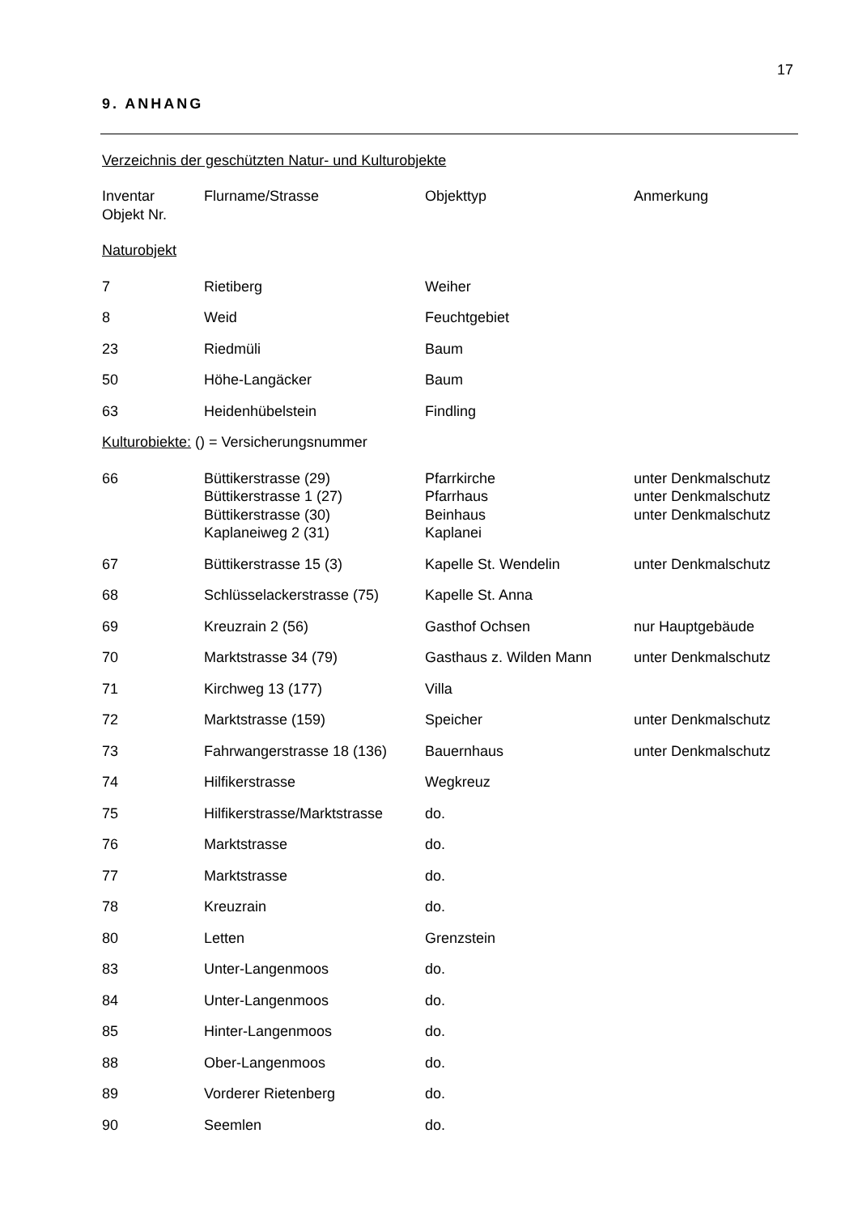17
9. ANHANG
Verzeichnis der geschützten Natur- und Kulturobjekte
| Inventar Objekt Nr. | Flurname/Strasse | Objekttyp | Anmerkung |
| --- | --- | --- | --- |
| Naturobjekt | | | |
| 7 | Rietiberg | Weiher | |
| 8 | Weid | Feuchtgebiet | |
| 23 | Riedmüli | Baum | |
| 50 | Höhe-Langäcker | Baum | |
| 63 | Heidenhübelstein | Findling | |
| Kulturobiekte: () = Versicherungsnummer | | | |
| 66 | Büttikerstrasse (29) Büttikerstrasse 1 (27) Büttikerstrasse (30) Kaplaneiweg 2 (31) | Pfarrkirche Pfarrhaus Beinhaus Kaplanei | unter Denkmalschutz unter Denkmalschutz unter Denkmalschutz |
| 67 | Büttikerstrasse 15 (3) | Kapelle St. Wendelin | unter Denkmalschutz |
| 68 | Schlüsselackerstrasse (75) | Kapelle St. Anna | |
| 69 | Kreuzrain 2 (56) | Gasthof Ochsen | nur Hauptgebäude |
| 70 | Marktstrasse 34 (79) | Gasthaus z. Wilden Mann | unter Denkmalschutz |
| 71 | Kirchweg 13 (177) | Villa | |
| 72 | Marktstrasse (159) | Speicher | unter Denkmalschutz |
| 73 | Fahrwangerstrasse 18 (136) | Bauernhaus | unter Denkmalschutz |
| 74 | Hilfikerstrasse | Wegkreuz | |
| 75 | Hilfikerstrasse/Marktstrasse | do. | |
| 76 | Marktstrasse | do. | |
| 77 | Marktstrasse | do. | |
| 78 | Kreuzrain | do. | |
| 80 | Letten | Grenzstein | |
| 83 | Unter-Langenmoos | do. | |
| 84 | Unter-Langenmoos | do. | |
| 85 | Hinter-Langenmoos | do. | |
| 88 | Ober-Langenmoos | do. | |
| 89 | Vorderer Rietenberg | do. | |
| 90 | Seemlen | do. | |